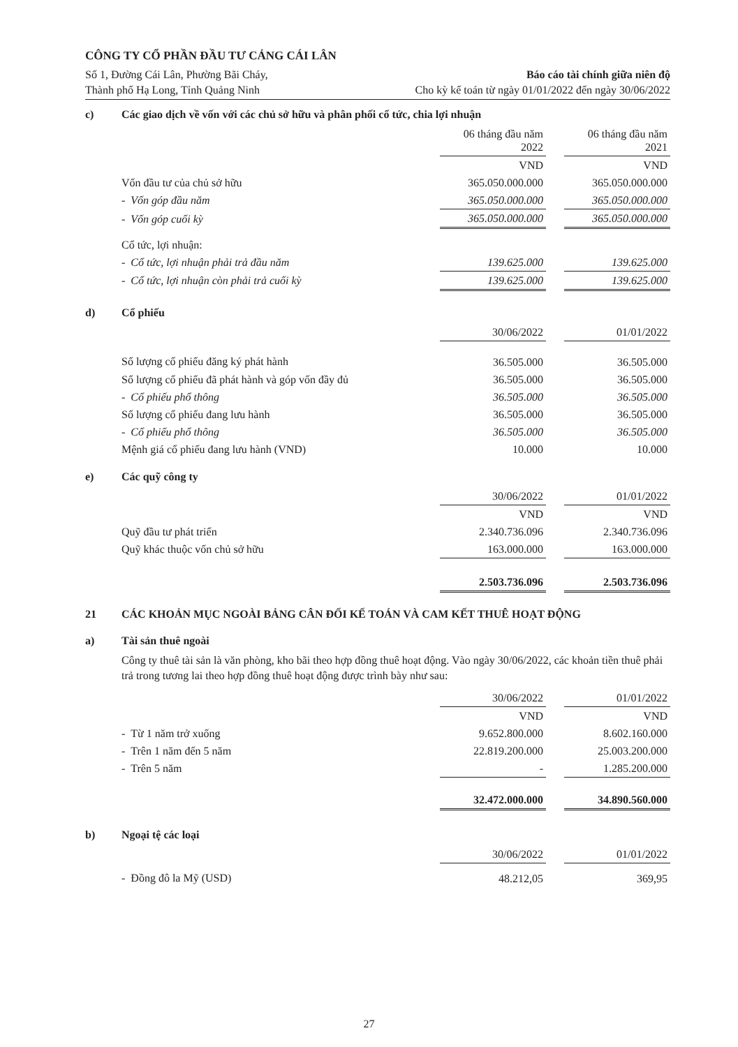CÔNG TY CỔ PHẦN ĐẦU TƯ CẢNG CÁI LÂN
Số 1, Đường Cái Lân, Phường Bãi Cháy,
Thành phố Hạ Long, Tỉnh Quảng Ninh
Báo cáo tài chính giữa niên độ
Cho kỳ kế toán từ ngày 01/01/2022 đến ngày 30/06/2022
c) Các giao dịch về vốn với các chủ sở hữu và phân phối cổ tức, chia lợi nhuận
| | 06 tháng đầu năm 2022 | | 06 tháng đầu năm 2021 |
| | VND | | VND |
| Vốn đầu tư của chủ sở hữu | 365.050.000.000 | | 365.050.000.000 |
| - Vốn góp đầu năm | 365.050.000.000 | | 365.050.000.000 |
| - Vốn góp cuối kỳ | 365.050.000.000 | | 365.050.000.000 |
| Cổ tức, lợi nhuận: | | | |
| - Cổ tức, lợi nhuận phải trả đầu năm | 139.625.000 | | 139.625.000 |
| - Cổ tức, lợi nhuận còn phải trả cuối kỳ | 139.625.000 | | 139.625.000 |
d) Cổ phiếu
| | 30/06/2022 | | 01/01/2022 |
| Số lượng cổ phiếu đăng ký phát hành | 36.505.000 | | 36.505.000 |
| Số lượng cổ phiếu đã phát hành và góp vốn đầy đủ | 36.505.000 | | 36.505.000 |
| - Cổ phiếu phổ thông | 36.505.000 | | 36.505.000 |
| Số lượng cổ phiếu đang lưu hành | 36.505.000 | | 36.505.000 |
| - Cổ phiếu phổ thông | 36.505.000 | | 36.505.000 |
| Mệnh giá cổ phiếu đang lưu hành (VND) | 10.000 | | 10.000 |
e) Các quỹ công ty
| | 30/06/2022 | | 01/01/2022 |
| | VND | | VND |
| Quỹ đầu tư phát triển | 2.340.736.096 | | 2.340.736.096 |
| Quỹ khác thuộc vốn chủ sở hữu | 163.000.000 | | 163.000.000 |
| | 2.503.736.096 | | 2.503.736.096 |
21 CÁC KHOẢN MỤC NGOÀI BẢNG CÂN ĐỐI KẾ TOÁN VÀ CAM KẾT THUÊ HOẠT ĐỘNG
a) Tài sản thuê ngoài
Công ty thuê tài sản là văn phòng, kho bãi theo hợp đồng thuê hoạt động. Vào ngày 30/06/2022, các khoản tiền thuê phải trả trong tương lai theo hợp đồng thuê hoạt động được trình bày như sau:
| | 30/06/2022 | | 01/01/2022 |
| | VND | | VND |
| - Từ 1 năm trở xuống | 9.652.800.000 | | 8.602.160.000 |
| - Trên 1 năm đến 5 năm | 22.819.200.000 | | 25.003.200.000 |
| - Trên 5 năm | - | | 1.285.200.000 |
| | 32.472.000.000 | | 34.890.560.000 |
b) Ngoại tệ các loại
| | 30/06/2022 | | 01/01/2022 |
| - Đồng đô la Mỹ (USD) | 48.212,05 | | 369,95 |
27